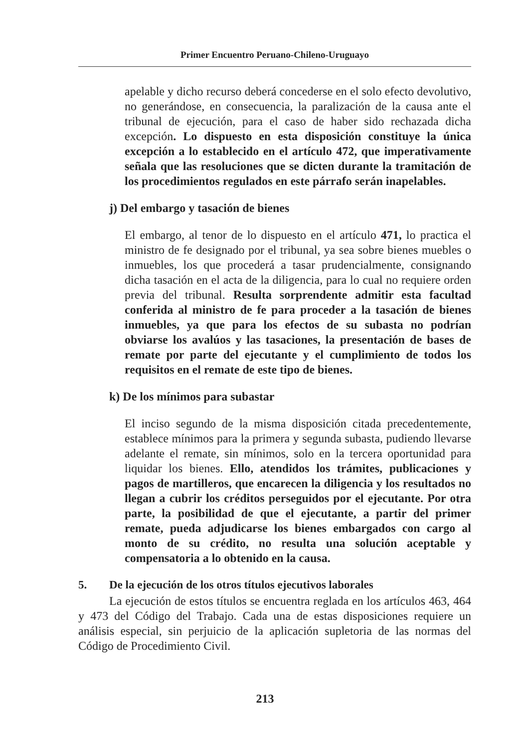Primer Encuentro Peruano-Chileno-Uruguayo
apelable y dicho recurso deberá concederse en el solo efecto devolutivo, no generándose, en consecuencia, la paralización de la causa ante el tribunal de ejecución, para el caso de haber sido rechazada dicha excepción. Lo dispuesto en esta disposición constituye la única excepción a lo establecido en el artículo 472, que imperativamente señala que las resoluciones que se dicten durante la tramitación de los procedimientos regulados en este párrafo serán inapelables.
j) Del embargo y tasación de bienes
El embargo, al tenor de lo dispuesto en el artículo 471, lo practica el ministro de fe designado por el tribunal, ya sea sobre bienes muebles o inmuebles, los que procederá a tasar prudencialmente, consignando dicha tasación en el acta de la diligencia, para lo cual no requiere orden previa del tribunal. Resulta sorprendente admitir esta facultad conferida al ministro de fe para proceder a la tasación de bienes inmuebles, ya que para los efectos de su subasta no podrían obviarse los avalúos y las tasaciones, la presentación de bases de remate por parte del ejecutante y el cumplimiento de todos los requisitos en el remate de este tipo de bienes.
k) De los mínimos para subastar
El inciso segundo de la misma disposición citada precedentemente, establece mínimos para la primera y segunda subasta, pudiendo llevarse adelante el remate, sin mínimos, solo en la tercera oportunidad para liquidar los bienes. Ello, atendidos los trámites, publicaciones y pagos de martilleros, que encarecen la diligencia y los resultados no llegan a cubrir los créditos perseguidos por el ejecutante. Por otra parte, la posibilidad de que el ejecutante, a partir del primer remate, pueda adjudicarse los bienes embargados con cargo al monto de su crédito, no resulta una solución aceptable y compensatoria a lo obtenido en la causa.
5. De la ejecución de los otros títulos ejecutivos laborales
La ejecución de estos títulos se encuentra reglada en los artículos 463, 464 y 473 del Código del Trabajo. Cada una de estas disposiciones requiere un análisis especial, sin perjuicio de la aplicación supletoria de las normas del Código de Procedimiento Civil.
213